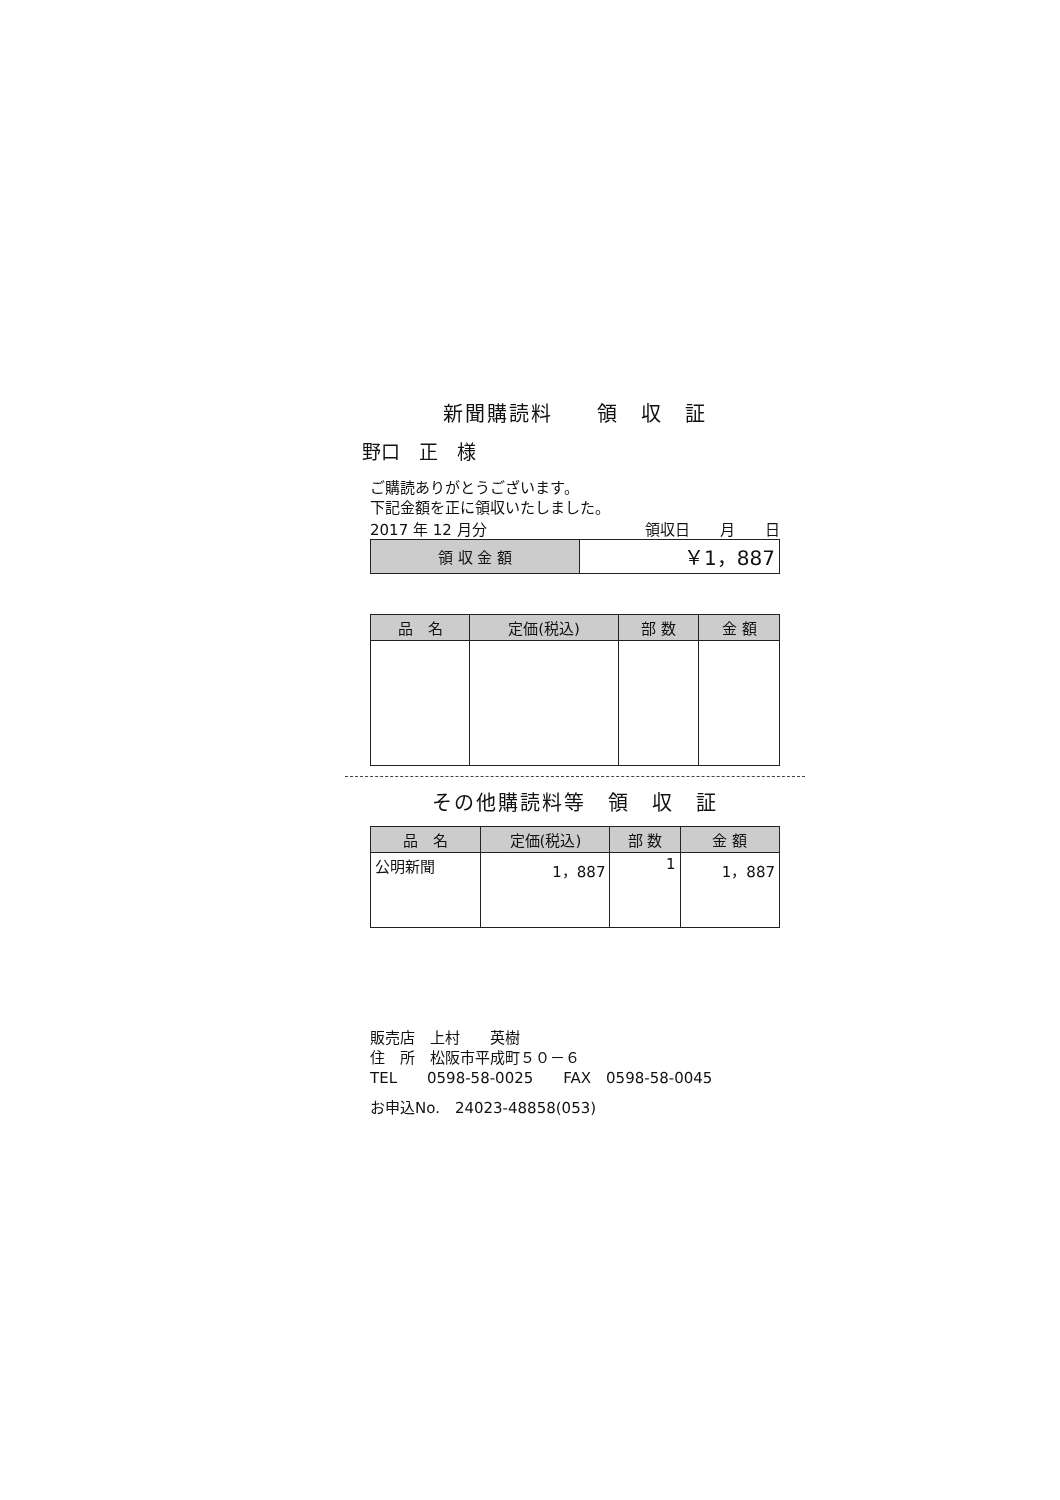新聞購読料　　領　収　証
野口　正　様
ご購読ありがとうございます。
下記金額を正に領収いたしました。
2017 年 12 月分 領収日　　月　　日
| 領 収 金 額 | ￥1，887 |
| 品 名 | 定価(税込) | 部 数 | 金 額 |
| --- | --- | --- | --- |
その他購読料等　領　収　証
| 品 名 | 定価(税込) | 部 数 | 金 額 |
| --- | --- | --- | --- |
| 公明新聞 | 1，887 | 1 | 1，887 |
販売店　上村　　英樹
住　所　松阪市平成町５０－６
TEL　　0598-58-0025　　FAX　0598-58-0045
お申込No.　24023-48858(053)